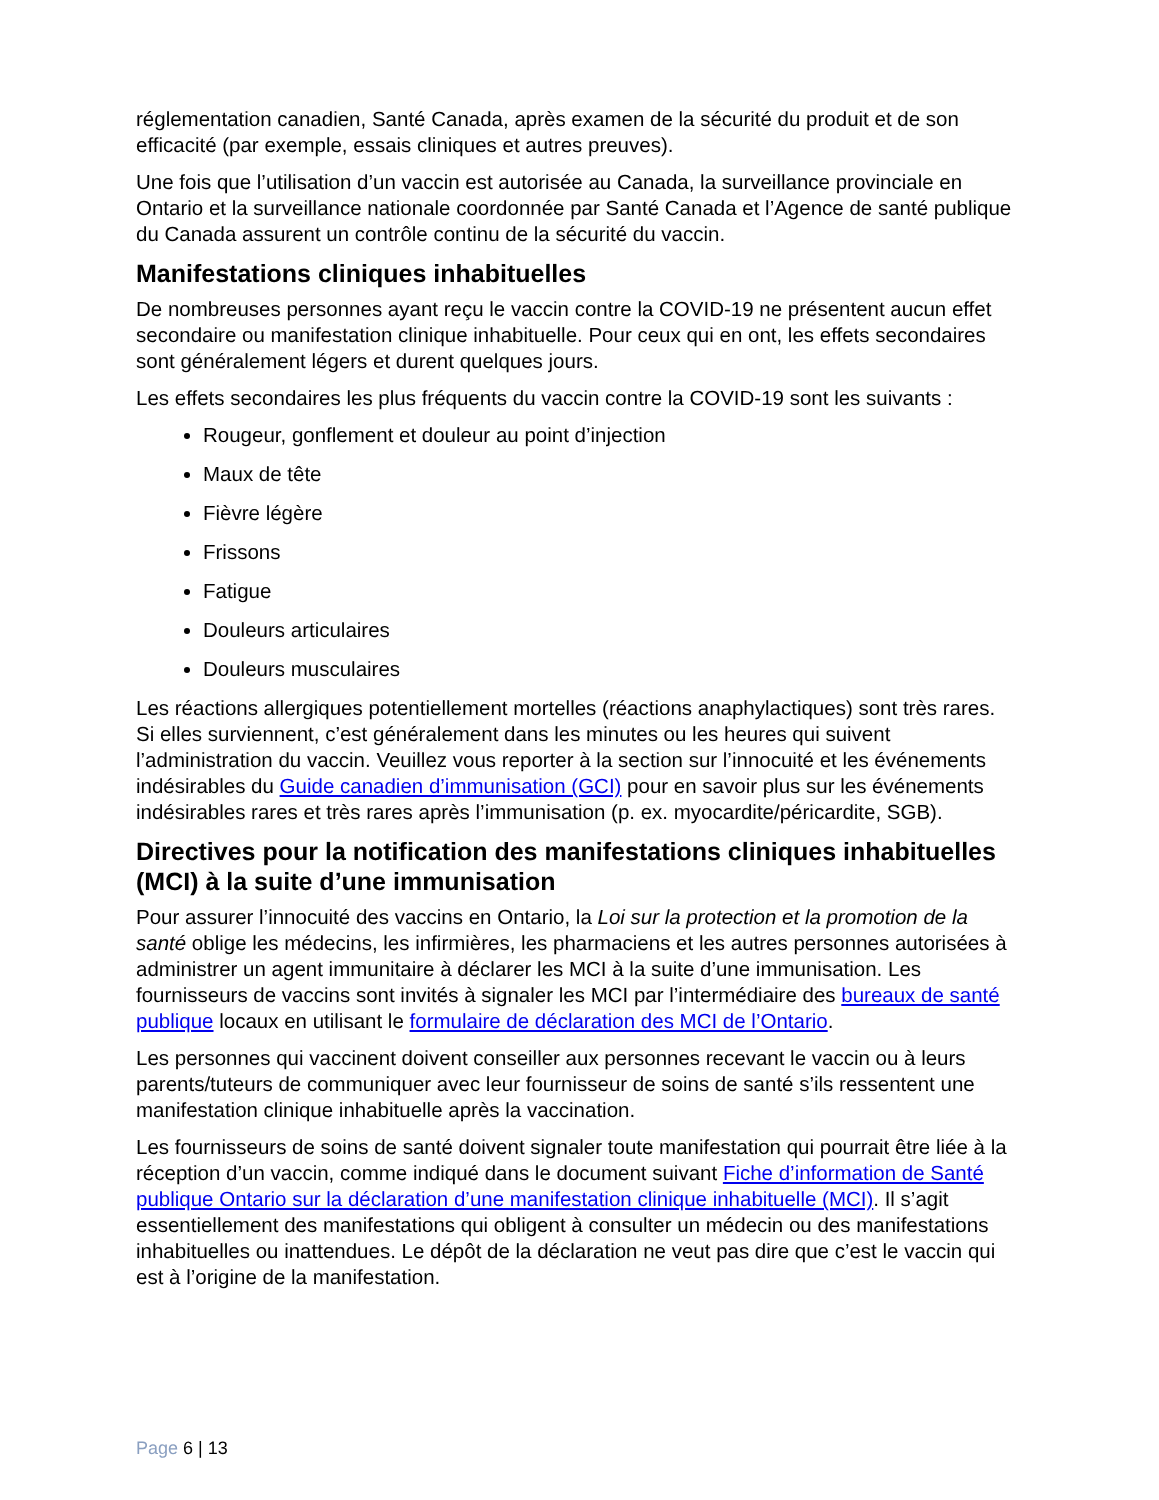réglementation canadien, Santé Canada, après examen de la sécurité du produit et de son efficacité (par exemple, essais cliniques et autres preuves).
Une fois que l’utilisation d’un vaccin est autorisée au Canada, la surveillance provinciale en Ontario et la surveillance nationale coordonnée par Santé Canada et l’Agence de santé publique du Canada assurent un contrôle continu de la sécurité du vaccin.
Manifestations cliniques inhabituelles
De nombreuses personnes ayant reçu le vaccin contre la COVID-19 ne présentent aucun effet secondaire ou manifestation clinique inhabituelle. Pour ceux qui en ont, les effets secondaires sont généralement légers et durent quelques jours.
Les effets secondaires les plus fréquents du vaccin contre la COVID-19 sont les suivants :
Rougeur, gonflement et douleur au point d’injection
Maux de tête
Fièvre légère
Frissons
Fatigue
Douleurs articulaires
Douleurs musculaires
Les réactions allergiques potentiellement mortelles (réactions anaphylactiques) sont très rares. Si elles surviennent, c’est généralement dans les minutes ou les heures qui suivent l’administration du vaccin. Veuillez vous reporter à la section sur l’innocuité et les événements indésirables du Guide canadien d’immunisation (GCI) pour en savoir plus sur les événements indésirables rares et très rares après l’immunisation (p. ex. myocardite/péricardite, SGB).
Directives pour la notification des manifestations cliniques inhabituelles (MCI) à la suite d’une immunisation
Pour assurer l’innocuité des vaccins en Ontario, la Loi sur la protection et la promotion de la santé oblige les médecins, les infirmières, les pharmaciens et les autres personnes autorisées à administrer un agent immunitaire à déclarer les MCI à la suite d’une immunisation. Les fournisseurs de vaccins sont invités à signaler les MCI par l’intermédiaire des bureaux de santé publique locaux en utilisant le formulaire de déclaration des MCI de l’Ontario.
Les personnes qui vaccinent doivent conseiller aux personnes recevant le vaccin ou à leurs parents/tuteurs de communiquer avec leur fournisseur de soins de santé s’ils ressentent une manifestation clinique inhabituelle après la vaccination.
Les fournisseurs de soins de santé doivent signaler toute manifestation qui pourrait être liée à la réception d’un vaccin, comme indiqué dans le document suivant Fiche d’information de Santé publique Ontario sur la déclaration d’une manifestation clinique inhabituelle (MCI). Il s’agit essentiellement des manifestations qui obligent à consulter un médecin ou des manifestations inhabituelles ou inattendues. Le dépôt de la déclaration ne veut pas dire que c’est le vaccin qui est à l’origine de la manifestation.
Page 6 | 13